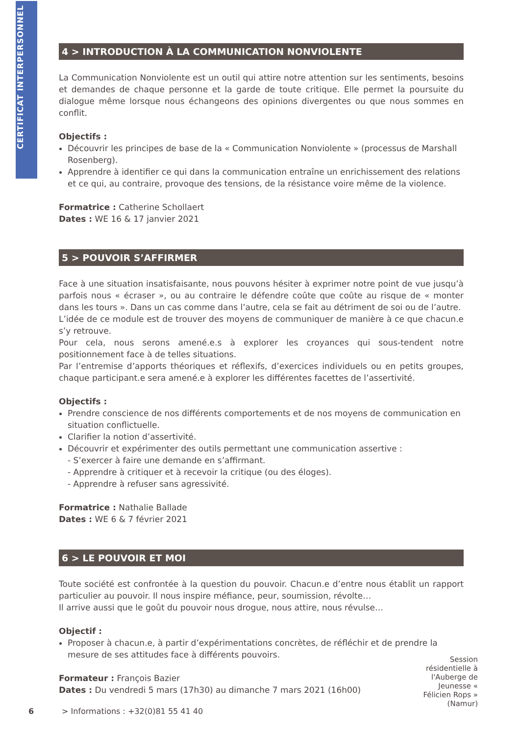CERTIFICAT INTERPERSONNEL
4 > INTRODUCTION À LA COMMUNICATION NONVIOLENTE
La Communication Nonviolente est un outil qui attire notre attention sur les sentiments, besoins et demandes de chaque personne et la garde de toute critique. Elle permet la poursuite du dialogue même lorsque nous échangeons des opinions divergentes ou que nous sommes en conflit.
Objectifs :
Découvrir les principes de base de la « Communication Nonviolente » (processus de Marshall Rosenberg).
Apprendre à identifier ce qui dans la communication entraîne un enrichissement des relations et ce qui, au contraire, provoque des tensions, de la résistance voire même de la violence.
Formatrice : Catherine Schollaert
Dates : WE 16 & 17 janvier 2021
5 > POUVOIR S’AFFIRMER
Face à une situation insatisfaisante, nous pouvons hésiter à exprimer notre point de vue jusqu’à parfois nous « écraser », ou au contraire le défendre coûte que coûte au risque de « monter dans les tours ». Dans un cas comme dans l’autre, cela se fait au détriment de soi ou de l’autre.
L’idée de ce module est de trouver des moyens de communiquer de manière à ce que chacun.e s’y retrouve.
Pour cela, nous serons amené.e.s à explorer les croyances qui sous-tendent notre positionnement face à de telles situations.
Par l’entremise d’apports théoriques et réflexifs, d’exercices individuels ou en petits groupes, chaque participant.e sera amené.e à explorer les différentes facettes de l’assertivité.
Objectifs :
Prendre conscience de nos différents comportements et de nos moyens de communication en situation conflictuelle.
Clarifier la notion d’assertivité.
Découvrir et expérimenter des outils permettant une communication assertive :
- S’exercer à faire une demande en s’affirmant.
- Apprendre à critiquer et à recevoir la critique (ou des éloges).
- Apprendre à refuser sans agressivité.
Formatrice : Nathalie Ballade
Dates : WE 6 & 7 février 2021
6 > LE POUVOIR ET MOI
Toute société est confrontée à la question du pouvoir. Chacun.e d’entre nous établit un rapport particulier au pouvoir. Il nous inspire méfiance, peur, soumission, révolte…
Il arrive aussi que le goût du pouvoir nous drogue, nous attire, nous révulse…
Objectif :
Proposer à chacun.e, à partir d’expérimentations concrètes, de réfléchir et de prendre la mesure de ses attitudes face à différents pouvoirs.
Formateur : François Bazier
Dates : Du vendredi 5 mars (17h30) au dimanche 7 mars 2021 (16h00)
Session résidentielle à l'Auberge de Jeunesse « Félicien Rops » (Namur)
6
> Informations : +32(0)81 55 41 40